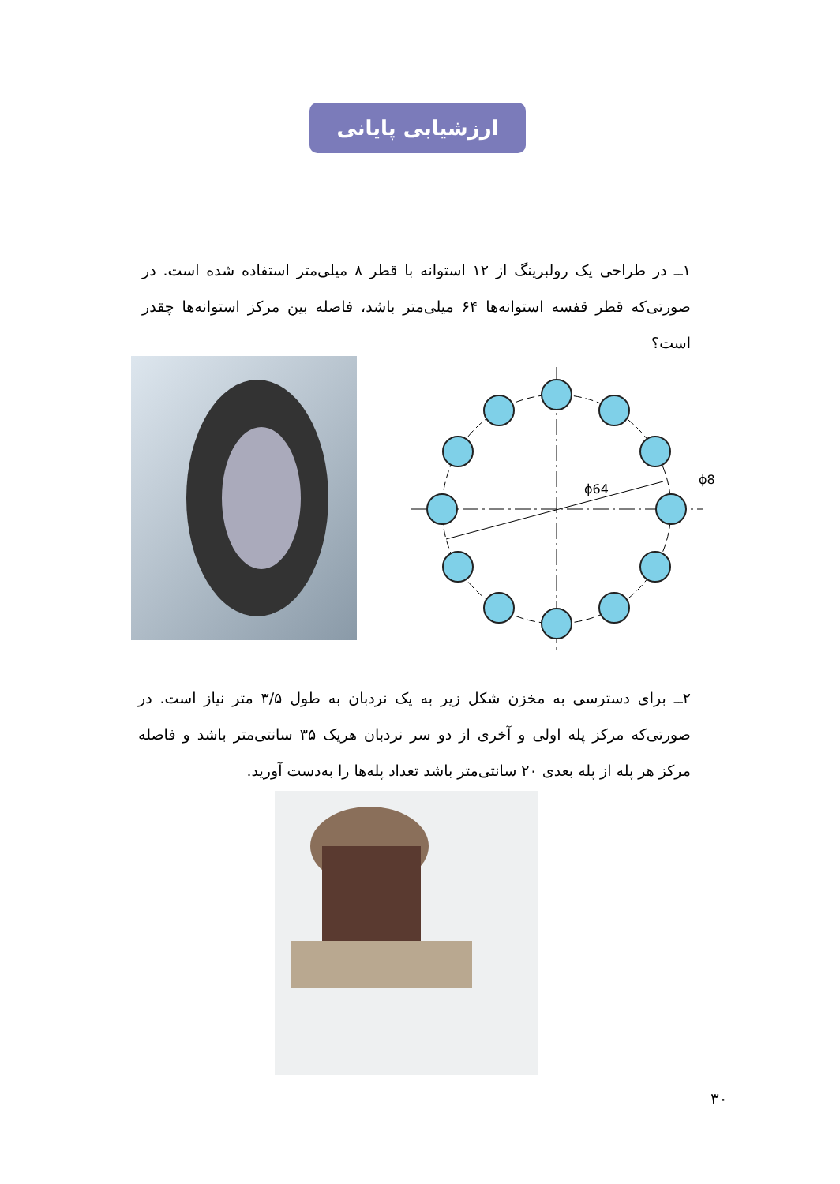ارزشیابی پایانی
۱ــ در طراحی یک رولبرینگ از ۱۲ استوانه با قطر ۸ میلی‌متر استفاده شده است. در صورتی‌که قطر قفسه استوانه‌ها ۶۴ میلی‌متر باشد، فاصله بین مرکز استوانه‌ها چقدر است؟
ϕ64
ϕ8
۲ــ برای دسترسی به مخزن شکل زیر به یک نردبان به طول ۳/۵ متر نیاز است. در صورتی‌که مرکز پله اولی و آخری از دو سر نردبان هریک ۳۵ سانتی‌متر باشد و فاصله مرکز هر پله از پله بعدی ۲۰ سانتی‌متر باشد تعداد پله‌ها را به‌دست آورید.
۳۰